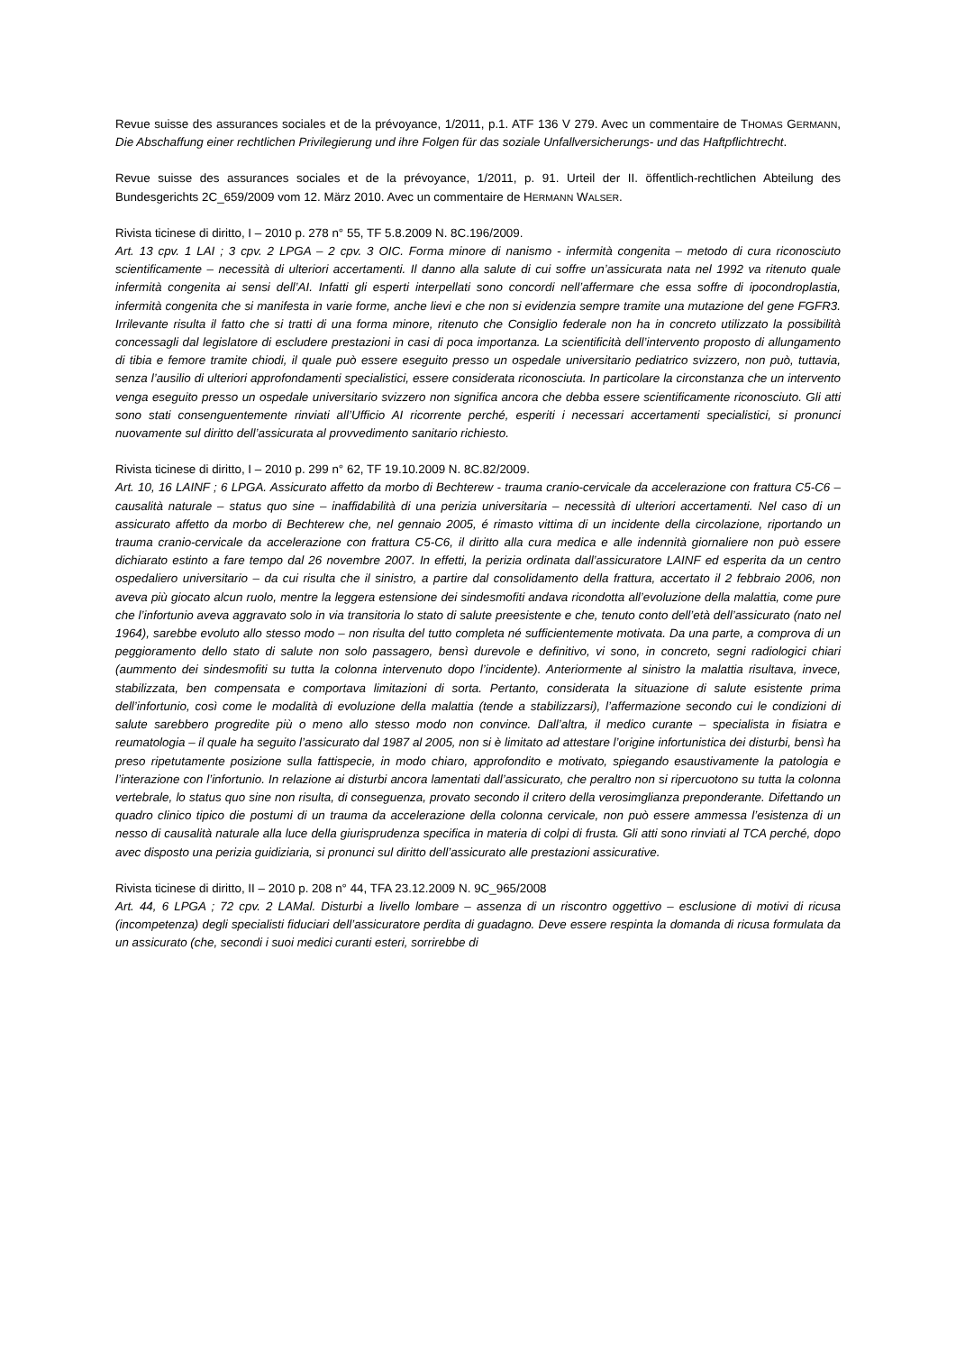Revue suisse des assurances sociales et de la prévoyance, 1/2011, p.1. ATF 136 V 279. Avec un commentaire de THOMAS GERMANN, Die Abschaffung einer rechtlichen Privilegierung und ihre Folgen für das soziale Unfallversicherungs- und das Haftpflichtrecht.
Revue suisse des assurances sociales et de la prévoyance, 1/2011, p. 91. Urteil der II. öffentlich-rechtlichen Abteilung des Bundesgerichts 2C_659/2009 vom 12. März 2010. Avec un commentaire de HERMANN WALSER.
Rivista ticinese di diritto, I – 2010 p. 278 n° 55, TF 5.8.2009 N. 8C.196/2009.
Art. 13 cpv. 1 LAI ; 3 cpv. 2 LPGA – 2 cpv. 3 OIC. Forma minore di nanismo - infermità congenita – metodo di cura riconosciuto scientificamente – necessità di ulteriori accertamenti. Il danno alla salute di cui soffre un’assicurata nata nel 1992 va ritenuto quale infermità congenita ai sensi dell’AI. Infatti gli esperti interpellati sono concordi nell’affermare che essa soffre di ipocondroplastia, infermità congenita che si manifesta in varie forme, anche lievi e che non si evidenzia sempre tramite una mutazione del gene FGFR3. Irrilevante risulta il fatto che si tratti di una forma minore, ritenuto che Consiglio federale non ha in concreto utilizzato la possibilità concessagli dal legislatore di escludere prestazioni in casi di poca importanza. La scientificità dell’intervento proposto di allungamento di tibia e femore tramite chiodi, il quale può essere eseguito presso un ospedale universitario pediatrico svizzero, non può, tuttavia, senza l’ausilio di ulteriori approfondamenti specialistici, essere considerata riconosciuta. In particolare la circonstanza che un intervento venga eseguito presso un ospedale universitario svizzero non significa ancora che debba essere scientificamente riconosciuto. Gli atti sono stati consenguentemente rinviati all’Ufficio AI ricorrente perché, esperiti i necessari accertamenti specialistici, si pronunci nuovamente sul diritto dell’assicurata al provvedimento sanitario richiesto.
Rivista ticinese di diritto, I – 2010 p. 299 n° 62, TF 19.10.2009 N. 8C.82/2009.
Art. 10, 16 LAINF ; 6 LPGA. Assicurato affetto da morbo di Bechterew - trauma cranio-cervicale da accelerazione con frattura C5-C6 – causalità naturale – status quo sine – inaffidabilità di una perizia universitaria – necessità di ulteriori accertamenti. Nel caso di un assicurato affetto da morbo di Bechterew che, nel gennaio 2005, é rimasto vittima di un incidente della circolazione, riportando un trauma cranio-cervicale da accelerazione con frattura C5-C6, il diritto alla cura medica e alle indennità giornaliere non può essere dichiarato estinto a fare tempo dal 26 novembre 2007. In effetti, la perizia ordinata dall’assicuratore LAINF ed esperita da un centro ospedaliero universitario – da cui risulta che il sinistro, a partire dal consolidamento della frattura, accertato il 2 febbraio 2006, non aveva più giocato alcun ruolo, mentre la leggera estensione dei sindesmofiti andava ricondotta all’evoluzione della malattia, come pure che l’infortunio aveva aggravato solo in via transitoria lo stato di salute preesistente e che, tenuto conto dell’età dell’assicurato (nato nel 1964), sarebbe evoluto allo stesso modo – non risulta del tutto completa né sufficientemente motivata. Da una parte, a comprova di un peggioramento dello stato di salute non solo passagero, bensì durevole e definitivo, vi sono, in concreto, segni radiologici chiari (aummento dei sindesmofiti su tutta la colonna intervenuto dopo l’incidente). Anteriormente al sinistro la malattia risultava, invece, stabilizzata, ben compensata e comportava limitazioni di sorta. Pertanto, considerata la situazione di salute esistente prima dell’infortunio, così come le modalità di evoluzione della malattia (tende a stabilizzarsi), l’affermazione secondo cui le condizioni di salute sarebbero progredite più o meno allo stesso modo non convince. Dall’altra, il medico curante – specialista in fisiatra e reumatologia – il quale ha seguito l’assicurato dal 1987 al 2005, non si è limitato ad attestare l’origine infortunistica dei disturbi, bensì ha preso ripetutamente posizione sulla fattispecie, in modo chiaro, approfondito e motivato, spiegando esaustivamente la patologia e l’interazione con l’infortunio. In relazione ai disturbi ancora lamentati dall’assicurato, che peraltro non si ripercuotono su tutta la colonna vertebrale, lo status quo sine non risulta, di conseguenza, provato secondo il critero della verosimglianza preponderante. Difettando un quadro clinico tipico die postumi di un trauma da accelerazione della colonna cervicale, non può essere ammessa l’esistenza di un nesso di causalità naturale alla luce della giurisprudenza specifica in materia di colpi di frusta. Gli atti sono rinviati al TCA perché, dopo avec disposto una perizia guidiziaria, si pronunci sul diritto dell’assicurato alle prestazioni assicurative.
Rivista ticinese di diritto, II – 2010 p. 208 n° 44, TFA 23.12.2009 N. 9C_965/2008
Art. 44, 6 LPGA ; 72 cpv. 2 LAMal. Disturbi a livello lombare – assenza di un riscontro oggettivo – esclusione di motivi di ricusa (incompetenza) degli specialisti fiduciari dell’assicuratore perdita di guadagno. Deve essere respinta la domanda di ricusa formulata da un assicurato (che, secondi i suoi medici curanti esteri, sorrirebbe di